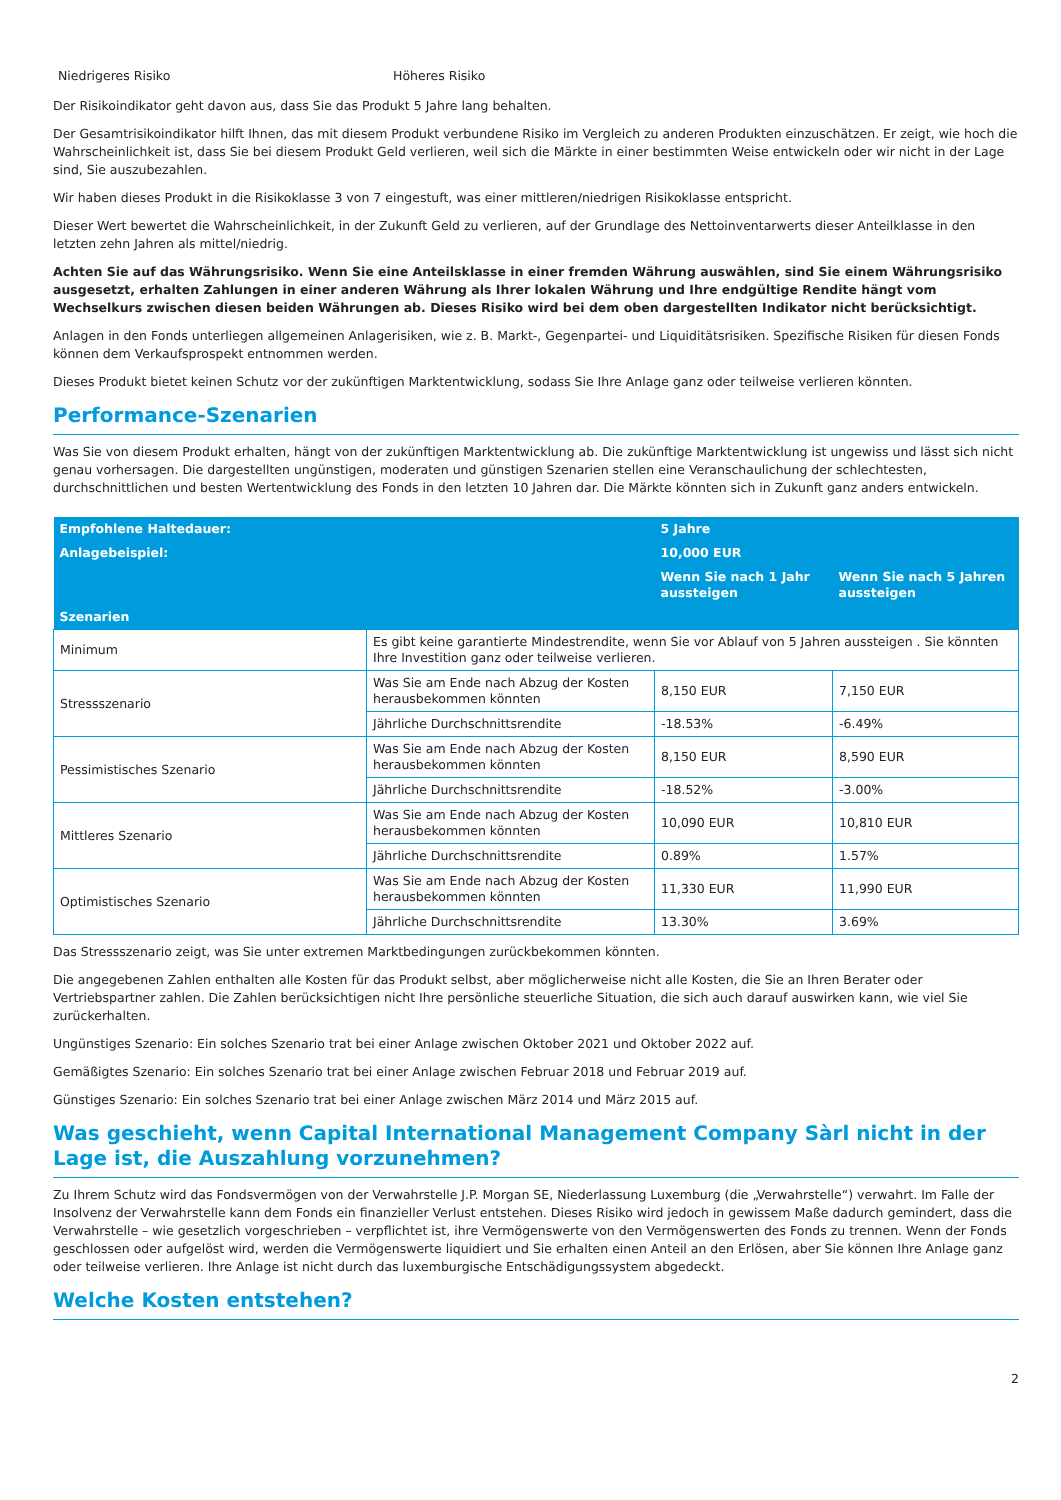Niedrigeres Risiko Höheres Risiko
Der Risikoindikator geht davon aus, dass Sie das Produkt 5 Jahre lang behalten.
Der Gesamtrisikoindikator hilft Ihnen, das mit diesem Produkt verbundene Risiko im Vergleich zu anderen Produkten einzuschätzen. Er zeigt, wie hoch die Wahrscheinlichkeit ist, dass Sie bei diesem Produkt Geld verlieren, weil sich die Märkte in einer bestimmten Weise entwickeln oder wir nicht in der Lage sind, Sie auszubezahlen.
Wir haben dieses Produkt in die Risikoklasse 3 von 7 eingestuft, was einer mittleren/niedrigen Risikoklasse entspricht.
Dieser Wert bewertet die Wahrscheinlichkeit, in der Zukunft Geld zu verlieren, auf der Grundlage des Nettoinventarwerts dieser Anteilklasse in den letzten zehn Jahren als mittel/niedrig.
Achten Sie auf das Währungsrisiko. Wenn Sie eine Anteilsklasse in einer fremden Währung auswählen, sind Sie einem Währungsrisiko ausgesetzt, erhalten Zahlungen in einer anderen Währung als Ihrer lokalen Währung und Ihre endgültige Rendite hängt vom Wechselkurs zwischen diesen beiden Währungen ab. Dieses Risiko wird bei dem oben dargestellten Indikator nicht berücksichtigt.
Anlagen in den Fonds unterliegen allgemeinen Anlagerisiken, wie z. B. Markt-, Gegenpartei- und Liquiditätsrisiken. Spezifische Risiken für diesen Fonds können dem Verkaufsprospekt entnommen werden.
Dieses Produkt bietet keinen Schutz vor der zukünftigen Marktentwicklung, sodass Sie Ihre Anlage ganz oder teilweise verlieren könnten.
Performance-Szenarien
Was Sie von diesem Produkt erhalten, hängt von der zukünftigen Marktentwicklung ab. Die zukünftige Marktentwicklung ist ungewiss und lässt sich nicht genau vorhersagen. Die dargestellten ungünstigen, moderaten und günstigen Szenarien stellen eine Veranschaulichung der schlechtesten, durchschnittlichen und besten Wertentwicklung des Fonds in den letzten 10 Jahren dar. Die Märkte könnten sich in Zukunft ganz anders entwickeln.
| Empfohlene Haltedauer: | | 5 Jahre | |
| --- | --- | --- | --- |
| Anlagebeispiel: | | 10,000 EUR | |
| | | Wenn Sie nach 1 Jahr aussteigen | Wenn Sie nach 5 Jahren aussteigen |
| Szenarien | | | |
| Minimum | Es gibt keine garantierte Mindestrendite, wenn Sie vor Ablauf von 5 Jahren aussteigen . Sie könnten Ihre Investition ganz oder teilweise verlieren. | | |
| Stressszenario | Was Sie am Ende nach Abzug der Kosten herausbekommen könnten | 8,150 EUR | 7,150 EUR |
| | Jährliche Durchschnittsrendite | -18.53% | -6.49% |
| Pessimistisches Szenario | Was Sie am Ende nach Abzug der Kosten herausbekommen könnten | 8,150 EUR | 8,590 EUR |
| | Jährliche Durchschnittsrendite | -18.52% | -3.00% |
| Mittleres Szenario | Was Sie am Ende nach Abzug der Kosten herausbekommen könnten | 10,090 EUR | 10,810 EUR |
| | Jährliche Durchschnittsrendite | 0.89% | 1.57% |
| Optimistisches Szenario | Was Sie am Ende nach Abzug der Kosten herausbekommen könnten | 11,330 EUR | 11,990 EUR |
| | Jährliche Durchschnittsrendite | 13.30% | 3.69% |
Das Stressszenario zeigt, was Sie unter extremen Marktbedingungen zurückbekommen könnten.
Die angegebenen Zahlen enthalten alle Kosten für das Produkt selbst, aber möglicherweise nicht alle Kosten, die Sie an Ihren Berater oder Vertriebspartner zahlen. Die Zahlen berücksichtigen nicht Ihre persönliche steuerliche Situation, die sich auch darauf auswirken kann, wie viel Sie zurückerhalten.
Ungünstiges Szenario: Ein solches Szenario trat bei einer Anlage zwischen Oktober 2021 und Oktober 2022 auf.
Gemäßigtes Szenario: Ein solches Szenario trat bei einer Anlage zwischen Februar 2018 und Februar 2019 auf.
Günstiges Szenario: Ein solches Szenario trat bei einer Anlage zwischen März 2014 und März 2015 auf.
Was geschieht, wenn Capital International Management Company Sàrl nicht in der Lage ist, die Auszahlung vorzunehmen?
Zu Ihrem Schutz wird das Fondsvermögen von der Verwahrstelle J.P. Morgan SE, Niederlassung Luxemburg (die „Verwahrstelle“) verwahrt. Im Falle der Insolvenz der Verwahrstelle kann dem Fonds ein finanzieller Verlust entstehen. Dieses Risiko wird jedoch in gewissem Maße dadurch gemindert, dass die Verwahrstelle – wie gesetzlich vorgeschrieben – verpflichtet ist, ihre Vermögenswerte von den Vermögenswerten des Fonds zu trennen. Wenn der Fonds geschlossen oder aufgelöst wird, werden die Vermögenswerte liquidiert und Sie erhalten einen Anteil an den Erlösen, aber Sie können Ihre Anlage ganz oder teilweise verlieren. Ihre Anlage ist nicht durch das luxemburgische Entschädigungssystem abgedeckt.
Welche Kosten entstehen?
2